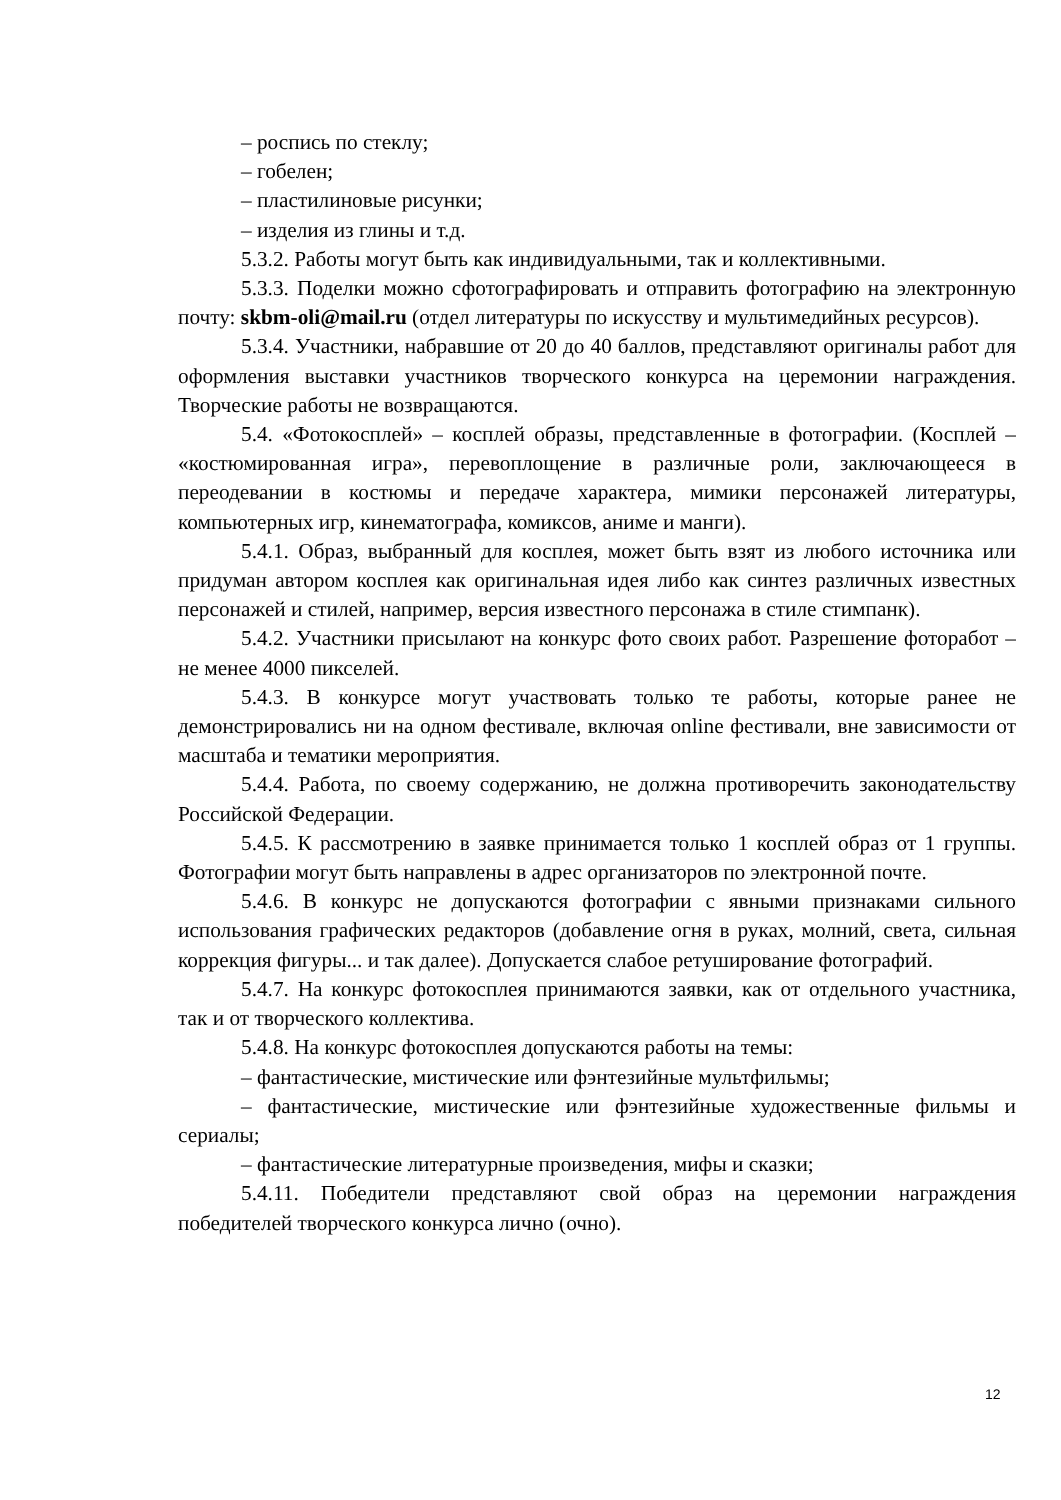– роспись по стеклу;
– гобелен;
– пластилиновые рисунки;
– изделия из глины и т.д.
5.3.2. Работы могут быть как индивидуальными, так и коллективными.
5.3.3. Поделки можно сфотографировать и отправить фотографию на электронную почту: skbm-oli@mail.ru (отдел литературы по искусству и мультимедийных ресурсов).
5.3.4. Участники, набравшие от 20 до 40 баллов, представляют оригиналы работ для оформления выставки участников творческого конкурса на церемонии награждения. Творческие работы не возвращаются.
5.4. «Фотокосплей» – косплей образы, представленные в фотографии. (Косплей – «костюмированная игра», перевоплощение в различные роли, заключающееся в переодевании в костюмы и передаче характера, мимики персонажей литературы, компьютерных игр, кинематографа, комиксов, аниме и манги).
5.4.1. Образ, выбранный для косплея, может быть взят из любого источника или придуман автором косплея как оригинальная идея либо как синтез различных известных персонажей и стилей, например, версия известного персонажа в стиле стимпанк).
5.4.2. Участники присылают на конкурс фото своих работ. Разрешение фоторабот – не менее 4000 пикселей.
5.4.3. В конкурсе могут участвовать только те работы, которые ранее не демонстрировались ни на одном фестивале, включая online фестивали, вне зависимости от масштаба и тематики мероприятия.
5.4.4. Работа, по своему содержанию, не должна противоречить законодательству Российской Федерации.
5.4.5. К рассмотрению в заявке принимается только 1 косплей образ от 1 группы. Фотографии могут быть направлены в адрес организаторов по электронной почте.
5.4.6. В конкурс не допускаются фотографии с явными признаками сильного использования графических редакторов (добавление огня в руках, молний, света, сильная коррекция фигуры... и так далее). Допускается слабое ретуширование фотографий.
5.4.7. На конкурс фотокосплея принимаются заявки, как от отдельного участника, так и от творческого коллектива.
5.4.8. На конкурс фотокосплея допускаются работы на темы:
– фантастические, мистические или фэнтезийные мультфильмы;
– фантастические, мистические или фэнтезийные художественные фильмы и сериалы;
– фантастические литературные произведения, мифы и сказки;
5.4.11. Победители представляют свой образ на церемонии награждения победителей творческого конкурса лично (очно).
12